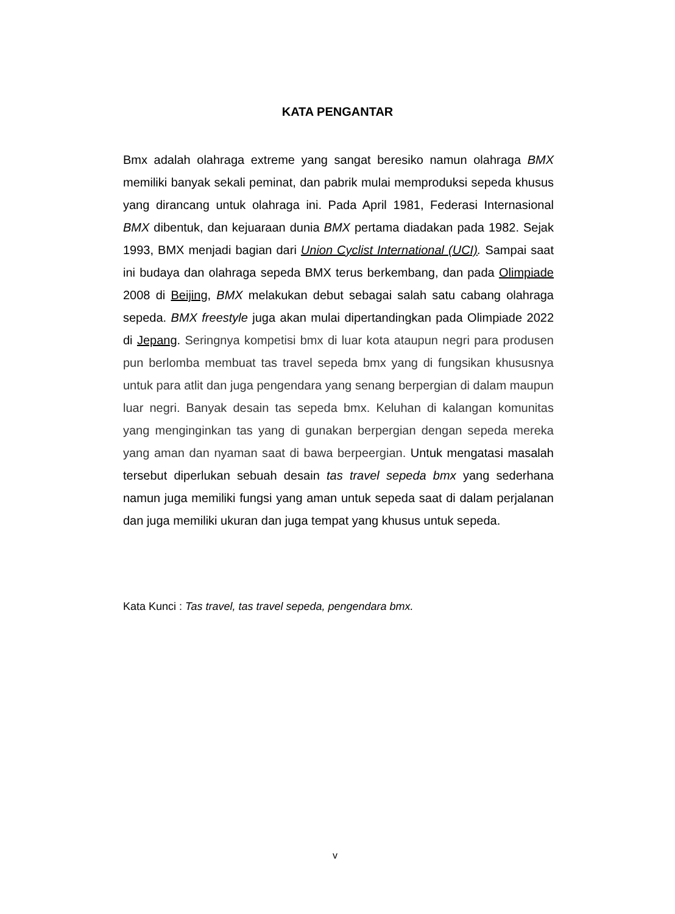KATA PENGANTAR
Bmx adalah olahraga extreme yang sangat beresiko namun olahraga BMX memiliki banyak sekali peminat, dan pabrik mulai memproduksi sepeda khusus yang dirancang untuk olahraga ini. Pada April 1981, Federasi Internasional BMX dibentuk, dan kejuaraan dunia BMX pertama diadakan pada 1982. Sejak 1993, BMX menjadi bagian dari Union Cyclist International (UCI). Sampai saat ini budaya dan olahraga sepeda BMX terus berkembang, dan pada Olimpiade 2008 di Beijing, BMX melakukan debut sebagai salah satu cabang olahraga sepeda. BMX freestyle juga akan mulai dipertandingkan pada Olimpiade 2022 di Jepang. Seringnya kompetisi bmx di luar kota ataupun negri para produsen pun berlomba membuat tas travel sepeda bmx yang di fungsikan khususnya untuk para atlit dan juga pengendara yang senang berpergian di dalam maupun luar negri. Banyak desain tas sepeda bmx. Keluhan di kalangan komunitas yang menginginkan tas yang di gunakan berpergian dengan sepeda mereka yang aman dan nyaman saat di bawa berpeergian. Untuk mengatasi masalah tersebut diperlukan sebuah desain tas travel sepeda bmx yang sederhana namun juga memiliki fungsi yang aman untuk sepeda saat di dalam perjalanan dan juga memiliki ukuran dan juga tempat yang khusus untuk sepeda.
Kata Kunci : Tas travel, tas travel sepeda, pengendara bmx.
v